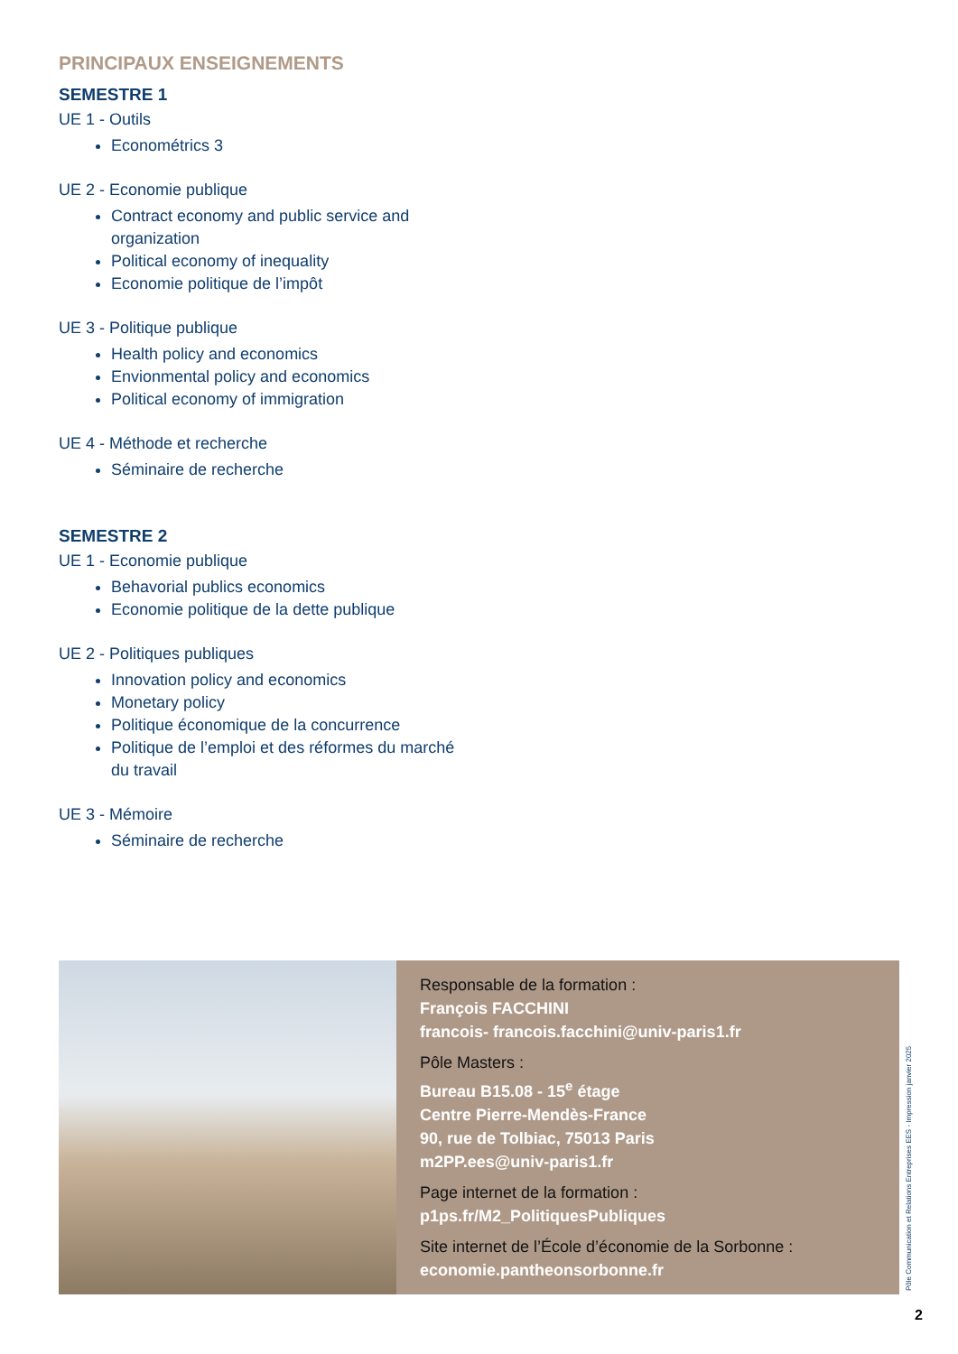PRINCIPAUX ENSEIGNEMENTS
SEMESTRE 1
UE 1 - Outils
Econométrics 3
UE 2 - Economie publique
Contract economy and public service and organization
Political economy of inequality
Economie politique de l’impôt
UE 3 - Politique publique
Health policy and economics
Envionmental policy and economics
Political economy of immigration
UE 4 - Méthode et recherche
Séminaire de recherche
SEMESTRE 2
UE 1 - Economie publique
Behavorial publics economics
Economie politique de la dette publique
UE 2 - Politiques publiques
Innovation policy and economics
Monetary policy
Politique économique de la concurrence
Politique de l’emploi et des réformes du marché du travail
UE 3 - Mémoire
Séminaire de recherche
Responsable de la formation :
François FACCHINI
francois- francois.facchini@univ-paris1.fr
Pôle Masters :
Bureau B15.08 - 15<sup>e</sup> étage
Centre Pierre-Mendès-France
90, rue de Tolbiac, 75013 Paris
m2PP.ees@univ-paris1.fr
Page internet de la formation :
p1ps.fr/M2_PolitiquesPubliques
Site internet de l’École d’économie de la Sorbonne :
economie.pantheonsorbonne.fr
Pôle Communication et Relations Entreprises EES - Impression janvier 2025
2